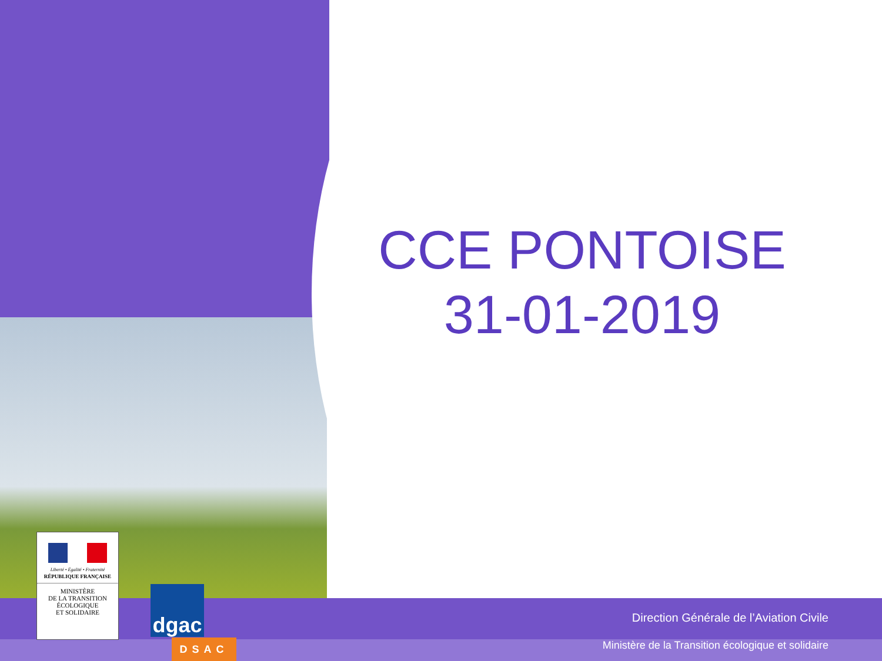CCE PONTOISE
31-01-2019
Liberté • Égalité • Fraternité
RÉPUBLIQUE FRANÇAISE
MINISTÈRE
DE LA TRANSITION
ÉCOLOGIQUE
ET SOLIDAIRE
dgac
DSAC
Direction Générale de l’Aviation Civile
Ministère de la Transition écologique et solidaire